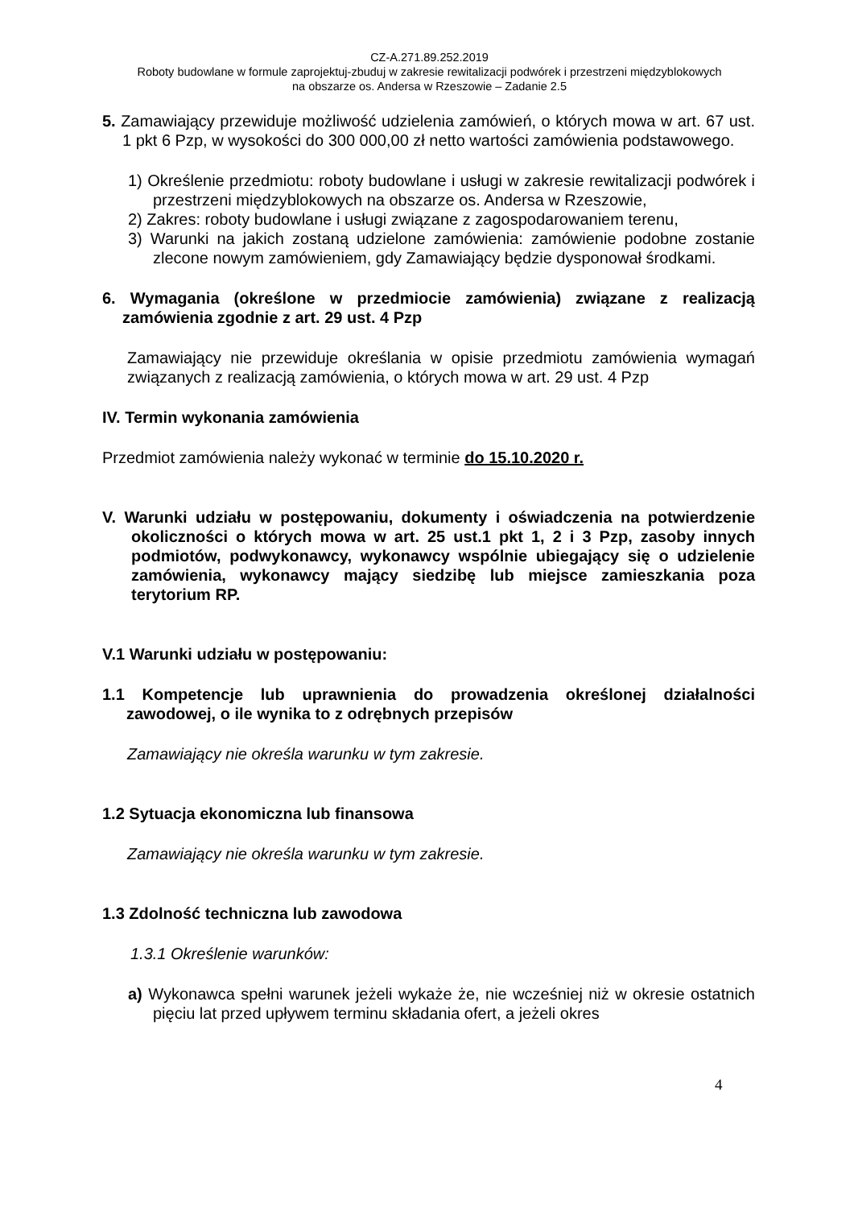CZ-A.271.89.252.2019
Roboty budowlane w formule zaprojektuj-zbuduj w zakresie rewitalizacji podwórek i przestrzeni międzyblokowych
na obszarze os. Andersa w Rzeszowie – Zadanie 2.5
5. Zamawiający przewiduje możliwość udzielenia zamówień, o których mowa w art. 67 ust. 1 pkt 6 Pzp, w wysokości do 300 000,00 zł netto wartości zamówienia podstawowego.
1) Określenie przedmiotu: roboty budowlane i usługi w zakresie rewitalizacji podwórek i przestrzeni międzyblokowych na obszarze os. Andersa w Rzeszowie,
2) Zakres: roboty budowlane i usługi związane z zagospodarowaniem terenu,
3) Warunki na jakich zostaną udzielone zamówienia: zamówienie podobne zostanie zlecone nowym zamówieniem, gdy Zamawiający będzie dysponował środkami.
6. Wymagania (określone w przedmiocie zamówienia) związane z realizacją zamówienia zgodnie z art. 29 ust. 4 Pzp
Zamawiający nie przewiduje określania w opisie przedmiotu zamówienia wymagań związanych z realizacją zamówienia, o których mowa w art. 29 ust. 4 Pzp
IV. Termin wykonania zamówienia
Przedmiot zamówienia należy wykonać w terminie do 15.10.2020 r.
V. Warunki udziału w postępowaniu, dokumenty i oświadczenia na potwierdzenie okoliczności o których mowa w art. 25 ust.1 pkt 1, 2 i 3 Pzp, zasoby innych podmiotów, podwykonawcy, wykonawcy wspólnie ubiegający się o udzielenie zamówienia, wykonawcy mający siedzibę lub miejsce zamieszkania poza terytorium RP.
V.1 Warunki udziału w postępowaniu:
1.1 Kompetencje lub uprawnienia do prowadzenia określonej działalności zawodowej, o ile wynika to z odrębnych przepisów
Zamawiający nie określa warunku w tym zakresie.
1.2 Sytuacja ekonomiczna lub finansowa
Zamawiający nie określa warunku w tym zakresie.
1.3 Zdolność techniczna lub zawodowa
1.3.1 Określenie warunków:
a) Wykonawca spełni warunek jeżeli wykaże że, nie wcześniej niż w okresie ostatnich pięciu lat przed upływem terminu składania ofert, a jeżeli okres
4